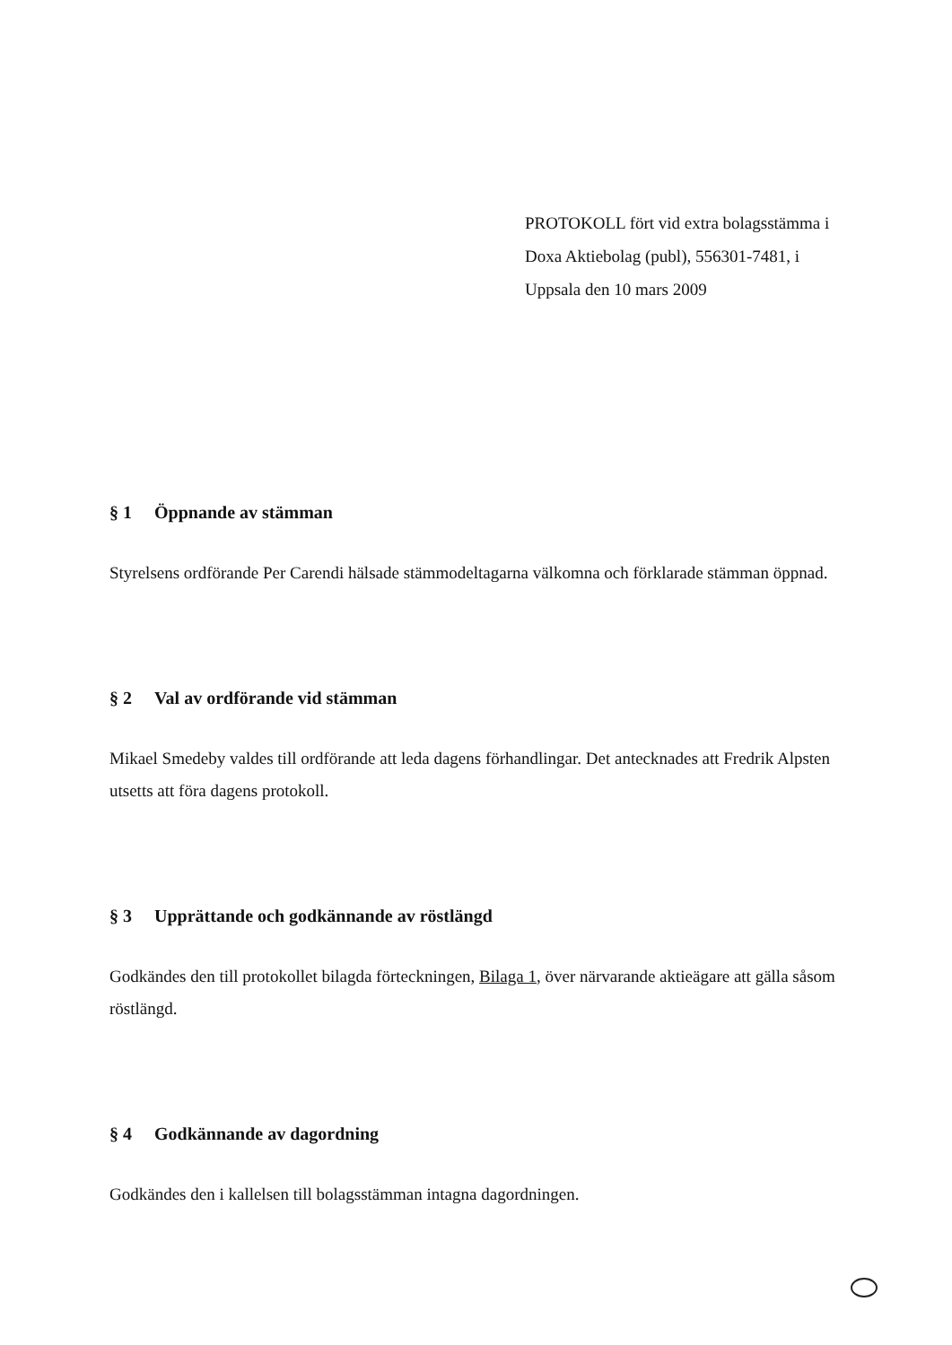PROTOKOLL fört vid extra bolagsstämma i Doxa Aktiebolag (publ), 556301-7481, i Uppsala den 10 mars 2009
§ 1 Öppnande av stämman
Styrelsens ordförande Per Carendi hälsade stämmodeltagarna välkomna och förklarade stämman öppnad.
§ 2 Val av ordförande vid stämman
Mikael Smedeby valdes till ordförande att leda dagens förhandlingar. Det antecknades att Fredrik Alpsten utsetts att föra dagens protokoll.
§ 3 Upprättande och godkännande av röstlängd
Godkändes den till protokollet bilagda förteckningen, Bilaga 1, över närvarande aktieägare att gälla såsom röstlängd.
§ 4 Godkännande av dagordning
Godkändes den i kallelsen till bolagsstämman intagna dagordningen.